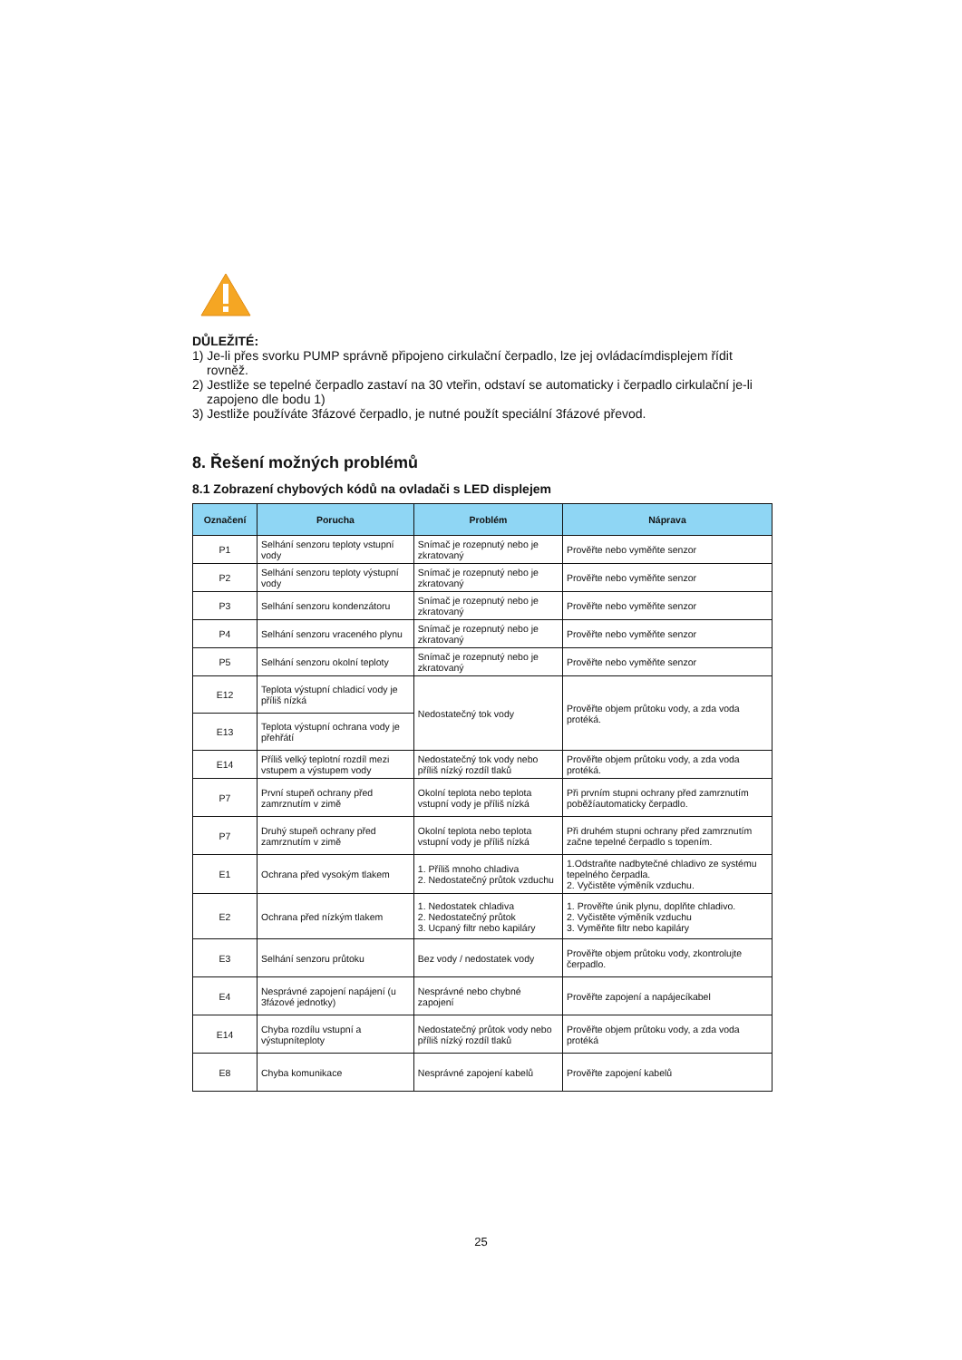DŮLEŽITÉ:
1) Je-li přes svorku PUMP správně připojeno cirkulační čerpadlo, lze jej ovládacímdisplejem řídit rovněž.
2) Jestliže se tepelné čerpadlo zastaví na 30 vteřin, odstaví se automaticky i čerpadlo cirkulační je-li zapojeno dle bodu 1)
3) Jestliže používáte 3fázové čerpadlo, je nutné použít speciální 3fázové převod.
8. Řešení možných problémů
8.1 Zobrazení chybových kódů na ovladači s LED displejem
| Označení | Porucha | Problém | Náprava |
| --- | --- | --- | --- |
| P1 | Selhání senzoru teploty vstupní vody | Snímač je rozepnutý nebo je zkratovaný | Prověřte nebo vyměňte senzor |
| P2 | Selhání senzoru teploty výstupní vody | Snímač je rozepnutý nebo je zkratovaný | Prověřte nebo vyměňte senzor |
| P3 | Selhání senzoru kondenzátoru | Snímač je rozepnutý nebo je zkratovaný | Prověřte nebo vyměňte senzor |
| P4 | Selhání senzoru vraceného plynu | Snímač je rozepnutý nebo je zkratovaný | Prověřte nebo vyměňte senzor |
| P5 | Selhání senzoru okolní teploty | Snímač je rozepnutý nebo je zkratovaný | Prověřte nebo vyměňte senzor |
| E12 | Teplota výstupní chladicí vody je příliš nízká | Nedostatečný tok vody | Prověřte objem průtoku vody, a zda voda protéká. |
| E13 | Teplota výstupní ochrana vody je přehřátí | | |
| E14 | Příliš velký teplotní rozdíl mezi vstupem a výstupem vody | Nedostatečný tok vody nebo příliš nízký rozdíl tlaků | Prověřte objem průtoku vody, a zda voda protéká. |
| P7 | První stupeň ochrany před zamrznutím v zimě | Okolní teplota nebo teplota vstupní vody je příliš nízká | Při prvním stupni ochrany před zamrznutím poběžíautomaticky čerpadlo. |
| P7 | Druhý stupeň ochrany před zamrznutím v zimě | Okolní teplota nebo teplota vstupní vody je příliš nízká | Při druhém stupni ochrany před zamrznutím začne tepelné čerpadlo s topením. |
| E1 | Ochrana před vysokým tlakem | 1. Příliš mnoho chladiva 2. Nedostatečný průtok vzduchu | 1.Odstraňte nadbytečné chladivo ze systému tepelného čerpadla. 2. Vyčistěte výměník vzduchu. |
| E2 | Ochrana před nízkým tlakem | 1. Nedostatek chladiva 2. Nedostatečný průtok 3. Ucpaný filtr nebo kapiláry | 1. Prověřte únik plynu, doplňte chladivo. 2. Vyčistěte výměník vzduchu 3. Vyměňte filtr nebo kapiláry |
| E3 | Selhání senzoru průtoku | Bez vody / nedostatek vody | Prověřte objem průtoku vody, zkontrolujte čerpadlo. |
| E4 | Nesprávné zapojení napájení (u 3fázové jednotky) | Nesprávné nebo chybné zapojení | Prověřte zapojení a napájecíkabel |
| E14 | Chyba rozdílu vstupní a výstupníteploty | Nedostatečný průtok vody nebo příliš nízký rozdíl tlaků | Prověřte objem průtoku vody, a zda voda protéká |
| E8 | Chyba komunikace | Nesprávné zapojení kabelů | Prověřte zapojení kabelů |
25